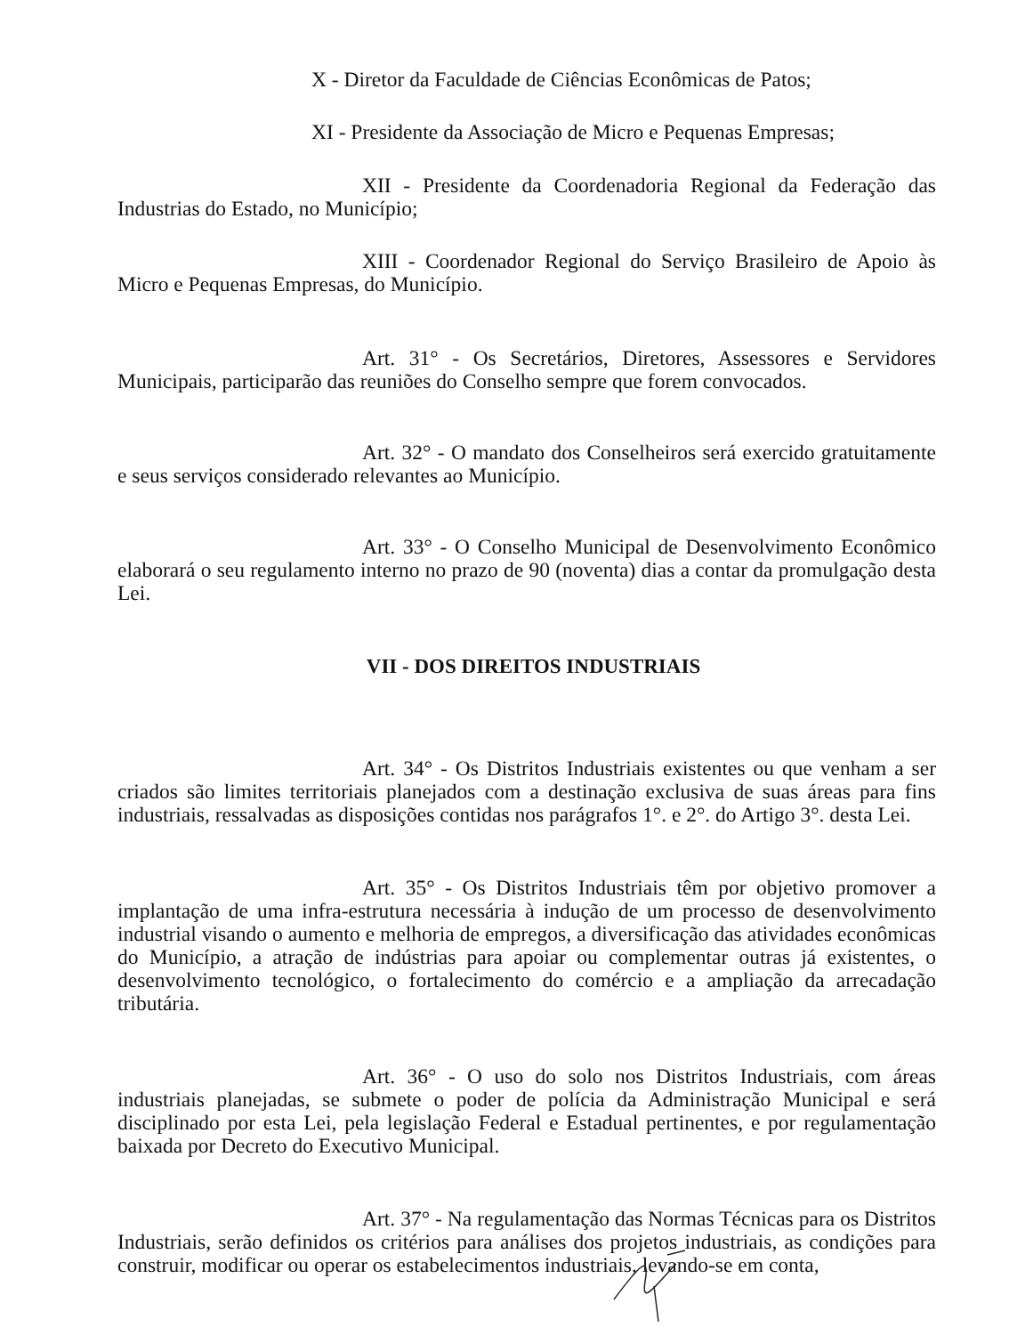X - Diretor da Faculdade de Ciências Econômicas de Patos;
XI - Presidente da Associação de Micro e Pequenas Empresas;
XII - Presidente da Coordenadoria Regional da Federação das Industrias do Estado, no Município;
XIII - Coordenador Regional do Serviço Brasileiro de Apoio às Micro e Pequenas Empresas, do Município.
Art. 31° - Os Secretários, Diretores, Assessores e Servidores Municipais, participarão das reuniões do Conselho sempre que forem convocados.
Art. 32° - O mandato dos Conselheiros será exercido gratuitamente e seus serviços considerado relevantes ao Município.
Art. 33° - O Conselho Municipal de Desenvolvimento Econômico elaborará o seu regulamento interno no prazo de 90 (noventa) dias a contar da promulgação desta Lei.
VII - DOS DIREITOS INDUSTRIAIS
Art. 34° - Os Distritos Industriais existentes ou que venham a ser criados são limites territoriais planejados com a destinação exclusiva de suas áreas para fins industriais, ressalvadas as disposições contidas nos parágrafos 1°. e 2°. do Artigo 3°. desta Lei.
Art. 35° - Os Distritos Industriais têm por objetivo promover a implantação de uma infra-estrutura necessária à indução de um processo de desenvolvimento industrial visando o aumento e melhoria de empregos, a diversificação das atividades econômicas do Município, a atração de indústrias para apoiar ou complementar outras já existentes, o desenvolvimento tecnológico, o fortalecimento do comércio e a ampliação da arrecadação tributária.
Art. 36° - O uso do solo nos Distritos Industriais, com áreas industriais planejadas, se submete o poder de polícia da Administração Municipal e será disciplinado por esta Lei, pela legislação Federal e Estadual pertinentes, e por regulamentação baixada por Decreto do Executivo Municipal.
Art. 37° - Na regulamentação das Normas Técnicas para os Distritos Industriais, serão definidos os critérios para análises dos projetos industriais, as condições para construir, modificar ou operar os estabelecimentos industriais, levando-se em conta,